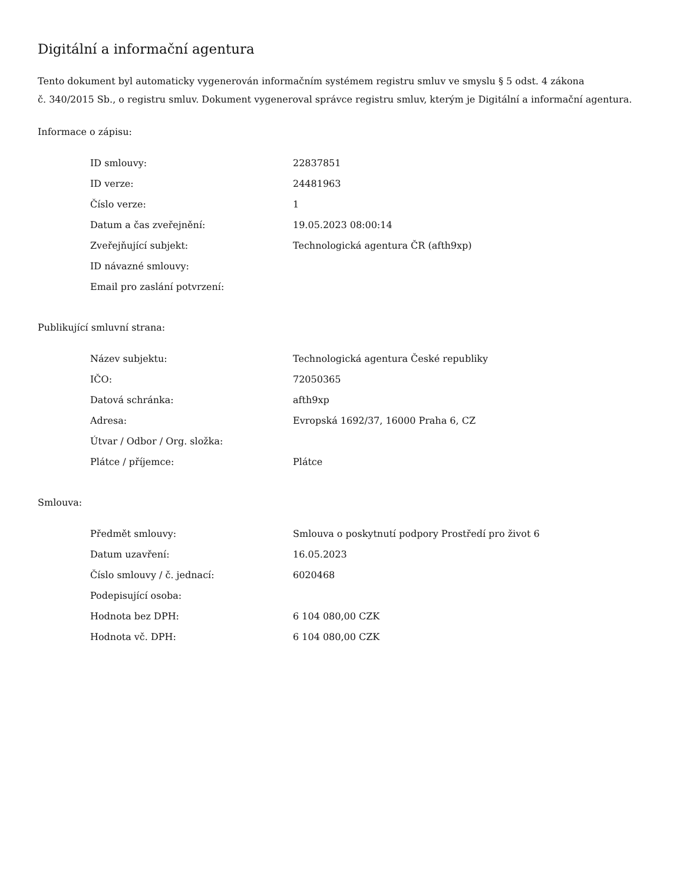Digitální a informační agentura
Tento dokument byl automaticky vygenerován informačním systémem registru smluv ve smyslu § 5 odst. 4 zákona
č. 340/2015 Sb., o registru smluv. Dokument vygeneroval správce registru smluv, kterým je Digitální a informační agentura.
Informace o zápisu:
| ID smlouvy: | 22837851 |
| ID verze: | 24481963 |
| Číslo verze: | 1 |
| Datum a čas zveřejnění: | 19.05.2023 08:00:14 |
| Zveřejňující subjekt: | Technologická agentura ČR (afth9xp) |
| ID návazné smlouvy: | |
| Email pro zaslání potvrzení: | |
Publikující smluvní strana:
| Název subjektu: | Technologická agentura České republiky |
| IČO: | 72050365 |
| Datová schránka: | afth9xp |
| Adresa: | Evropská 1692/37, 16000 Praha 6, CZ |
| Útvar / Odbor / Org. složka: | |
| Plátce / příjemce: | Plátce |
Smlouva:
| Předmět smlouvy: | Smlouva o poskytnutí podpory Prostředí pro život 6 |
| Datum uzavření: | 16.05.2023 |
| Číslo smlouvy / č. jednací: | 6020468 |
| Podepisující osoba: | |
| Hodnota bez DPH: | 6 104 080,00 CZK |
| Hodnota vč. DPH: | 6 104 080,00 CZK |